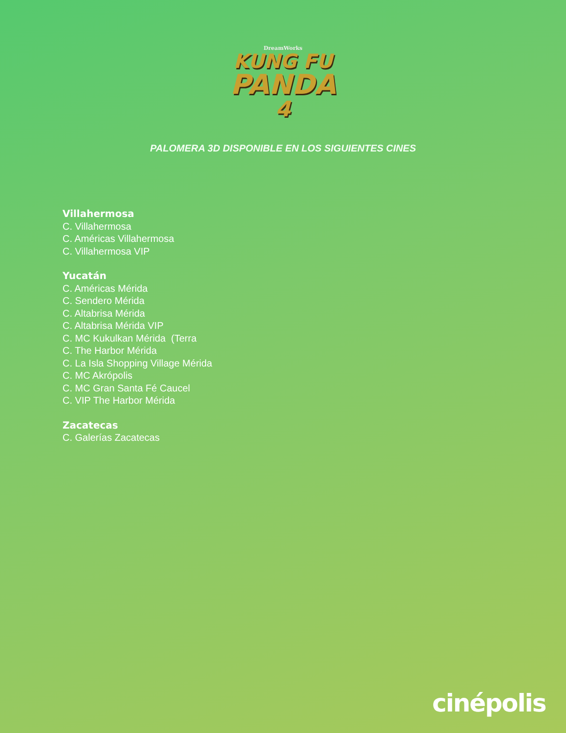DreamWorks
KUNG FU
PANDA
4
PALOMERA 3D DISPONIBLE EN LOS SIGUIENTES CINES
Villahermosa
C. Villahermosa
C. Américas Villahermosa
C. Villahermosa VIP
Yucatán
C. Américas Mérida
C. Sendero Mérida
C. Altabrisa Mérida
C. Altabrisa Mérida VIP
C. MC Kukulkan Mérida (Terra
C. The Harbor Mérida
C. La Isla Shopping Village Mérida
C. MC Akrópolis
C. MC Gran Santa Fé Caucel
C. VIP The Harbor Mérida
Zacatecas
C. Galerías Zacatecas
cinépolis